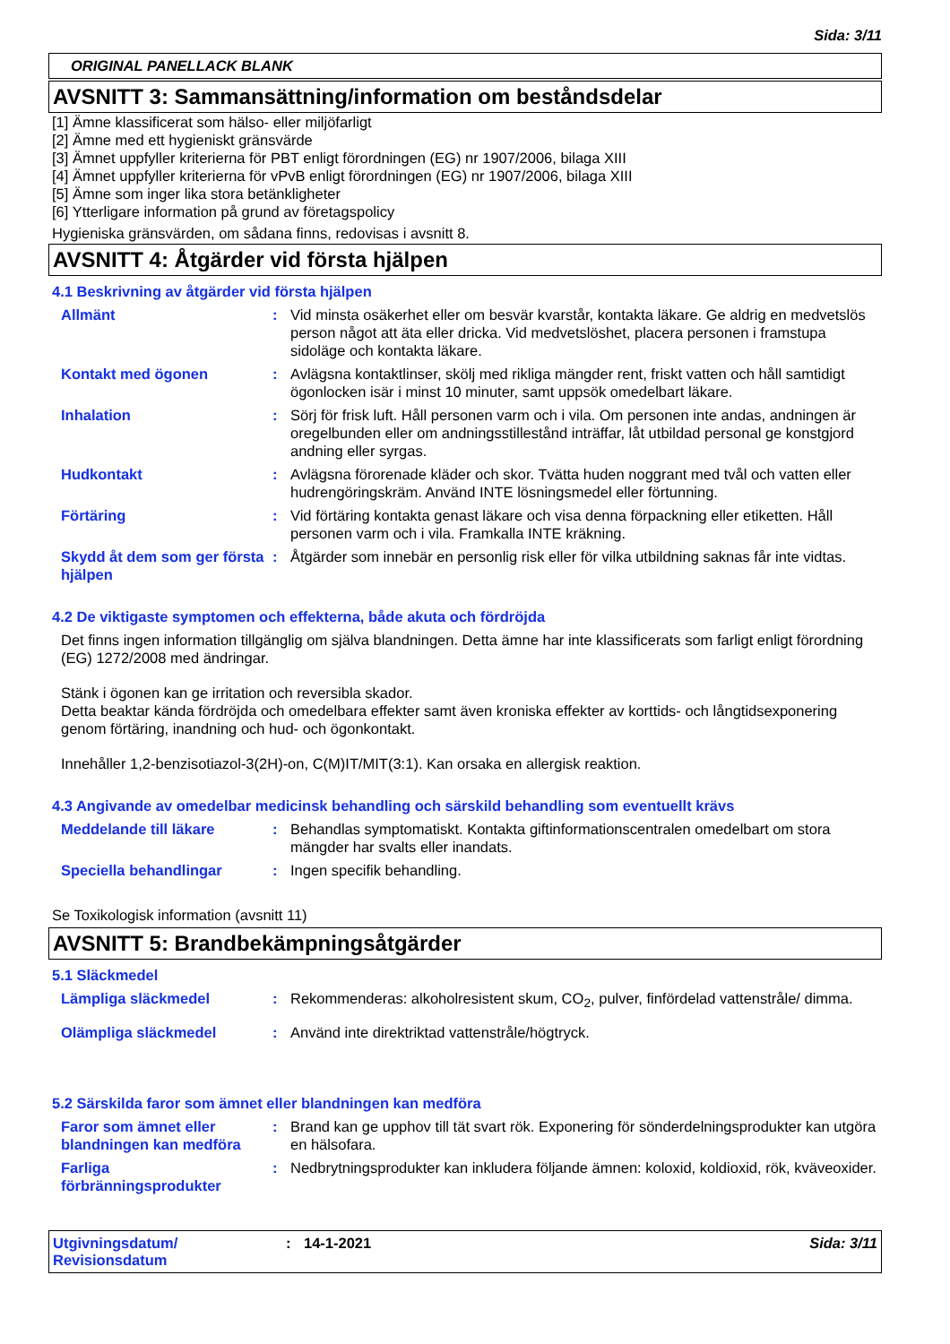Sida: 3/11
ORIGINAL PANELLACK BLANK
AVSNITT 3: Sammansättning/information om beståndsdelar
[1] Ämne klassificerat som hälso- eller miljöfarligt
[2] Ämne med ett hygieniskt gränsvärde
[3] Ämnet uppfyller kriterierna för PBT enligt förordningen (EG) nr 1907/2006, bilaga XIII
[4] Ämnet uppfyller kriterierna för vPvB enligt förordningen (EG) nr 1907/2006, bilaga XIII
[5] Ämne som inger lika stora betänkligheter
[6] Ytterligare information på grund av företagspolicy
Hygieniska gränsvärden, om sådana finns, redovisas i avsnitt 8.
AVSNITT 4: Åtgärder vid första hjälpen
4.1 Beskrivning av åtgärder vid första hjälpen
Allmänt : Vid minsta osäkerhet eller om besvär kvarstår, kontakta läkare. Ge aldrig en medvetslös person något att äta eller dricka. Vid medvetslöshet, placera personen i framstupa sidoläge och kontakta läkare.
Kontakt med ögonen : Avlägsna kontaktlinser, skölj med rikliga mängder rent, friskt vatten och håll samtidigt ögonlocken isär i minst 10 minuter, samt uppsök omedelbart läkare.
Inhalation : Sörj för frisk luft. Håll personen varm och i vila. Om personen inte andas, andningen är oregelbunden eller om andningsstillestånd inträffar, låt utbildad personal ge konstgjord andning eller syrgas.
Hudkontakt : Avlägsna förorenade kläder och skor. Tvätta huden noggrant med tvål och vatten eller hudrengöringskräm. Använd INTE lösningsmedel eller förtunning.
Förtäring : Vid förtäring kontakta genast läkare och visa denna förpackning eller etiketten. Håll personen varm och i vila. Framkalla INTE kräkning.
Skydd åt dem som ger första hjälpen
: Åtgärder som innebär en personlig risk eller för vilka utbildning saknas får inte vidtas.
4.2 De viktigaste symptomen och effekterna, både akuta och fördröjda
Det finns ingen information tillgänglig om själva blandningen. Detta ämne har inte klassificerats som farligt enligt förordning (EG) 1272/2008 med ändringar.
Stänk i ögonen kan ge irritation och reversibla skador.
Detta beaktar kända fördröjda och omedelbara effekter samt även kroniska effekter av korttids- och långtidsexponering genom förtäring, inandning och hud- och ögonkontakt.
Innehåller 1,2-benzisotiazol-3(2H)-on, C(M)IT/MIT(3:1). Kan orsaka en allergisk reaktion.
4.3 Angivande av omedelbar medicinsk behandling och särskild behandling som eventuellt krävs
Meddelande till läkare : Behandlas symptomatiskt. Kontakta giftinformationscentralen omedelbart om stora mängder har svalts eller inandats.
Speciella behandlingar : Ingen specifik behandling.
Se Toxikologisk information (avsnitt 11)
AVSNITT 5: Brandbekämpningsåtgärder
5.1 Släckmedel
Lämpliga släckmedel : Rekommenderas: alkoholresistent skum, CO<sub>2</sub>, pulver, finfördelad vattenstråle/ dimma.
Olämpliga släckmedel : Använd inte direktriktad vattenstråle/högtryck.
5.2 Särskilda faror som ämnet eller blandningen kan medföra
Faror som ämnet eller blandningen kan medföra
: Brand kan ge upphov till tät svart rök. Exponering för sönderdelningsprodukter kan utgöra en hälsofara.
Farliga förbränningsprodukter
: Nedbrytningsprodukter kan inkludera följande ämnen: koloxid, koldioxid, rök, kväveoxider.
Utgivningsdatum/
Revisionsdatum
: 14-1-2021 Sida: 3/11